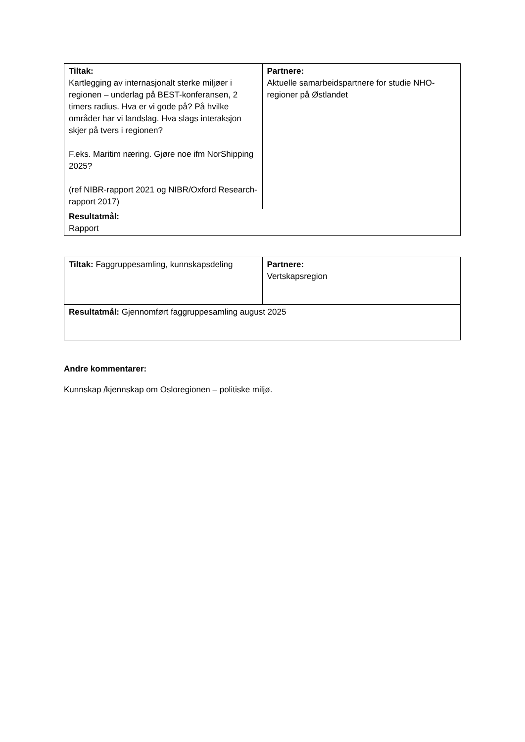| Tiltak: Kartlegging av internasjonalt sterke miljøer i regionen – underlag på BEST-konferansen, 2 timers radius. Hva er vi gode på? På hvilke områder har vi landslag. Hva slags interaksjon skjer på tvers i regionen? F.eks. Maritim næring. Gjøre noe ifm NorShipping 2025? (ref NIBR-rapport 2021 og NIBR/Oxford Research-rapport 2017) | Partnere: Aktuelle samarbeidspartnere for studie NHO-regioner på Østlandet |
| Resultatmål: Rapport | |
| Tiltak: Faggruppesamling, kunnskapsdeling | Partnere: Vertskapsregion |
| Resultatmål: Gjennomført faggruppesamling august 2025 | |
Andre kommentarer:
Kunnskap /kjennskap om Osloregionen – politiske miljø.